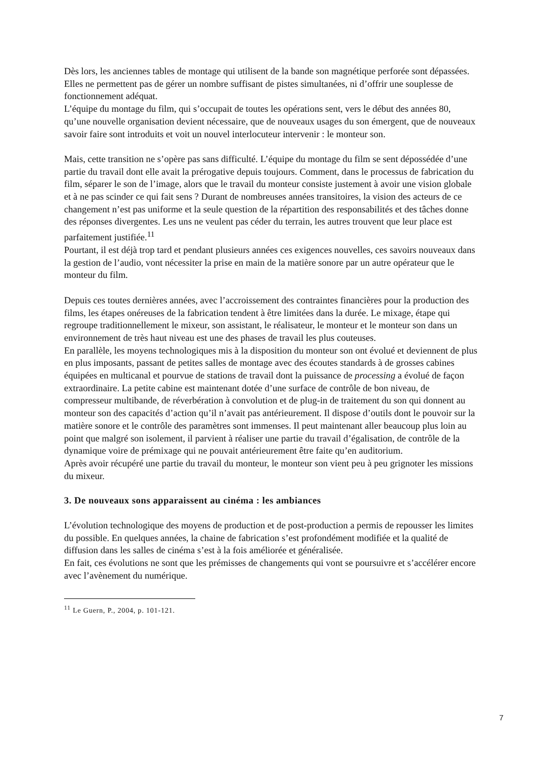Dès lors, les anciennes tables de montage qui utilisent de la bande son magnétique perforée sont dépassées. Elles ne permettent pas de gérer un nombre suffisant de pistes simultanées, ni d’offrir une souplesse de fonctionnement adéquat.
L’équipe du montage du film, qui s’occupait de toutes les opérations sent, vers le début des années 80, qu’une nouvelle organisation devient nécessaire, que de nouveaux usages du son émergent, que de nouveaux savoir faire sont introduits et voit un nouvel interlocuteur intervenir : le monteur son.
Mais, cette transition ne s’opère pas sans difficulté. L’équipe du montage du film se sent dépossédée d’une partie du travail dont elle avait la prérogative depuis toujours. Comment, dans le processus de fabrication du film, séparer le son de l’image, alors que le travail du monteur consiste justement à avoir une vision globale et à ne pas scinder ce qui fait sens ? Durant de nombreuses années transitoires, la vision des acteurs de ce changement n’est pas uniforme et la seule question de la répartition des responsabilités et des tâches donne des réponses divergentes. Les uns ne veulent pas céder du terrain, les autres trouvent que leur place est parfaitement justifiée.<sup>11</sup>
Pourtant, il est déjà trop tard et pendant plusieurs années ces exigences nouvelles, ces savoirs nouveaux dans la gestion de l’audio, vont nécessiter la prise en main de la matière sonore par un autre opérateur que le monteur du film.
Depuis ces toutes dernières années, avec l’accroissement des contraintes financières pour la production des films, les étapes onéreuses de la fabrication tendent à être limitées dans la durée. Le mixage, étape qui regroupe traditionnellement le mixeur, son assistant, le réalisateur, le monteur et le monteur son dans un environnement de très haut niveau est une des phases de travail les plus couteuses.
En parallèle, les moyens technologiques mis à la disposition du monteur son ont évolué et deviennent de plus en plus imposants, passant de petites salles de montage avec des écoutes standards à de grosses cabines équipées en multicanal et pourvue de stations de travail dont la puissance de processing a évolué de façon extraordinaire. La petite cabine est maintenant dotée d’une surface de contrôle de bon niveau, de compresseur multibande, de réverbération à convolution et de plug-in de traitement du son qui donnent au monteur son des capacités d’action qu’il n’avait pas antérieurement. Il dispose d’outils dont le pouvoir sur la matière sonore et le contrôle des paramètres sont immenses. Il peut maintenant aller beaucoup plus loin au point que malgré son isolement, il parvient à réaliser une partie du travail d’égalisation, de contrôle de la dynamique voire de prémixage qui ne pouvait antérieurement être faite qu’en auditorium.
Après avoir récupéré une partie du travail du monteur, le monteur son vient peu à peu grignoter les missions du mixeur.
3. De nouveaux sons apparaissent au cinéma : les ambiances
L’évolution technologique des moyens de production et de post-production a permis de repousser les limites du possible. En quelques années, la chaine de fabrication s’est profondément modifiée et la qualité de diffusion dans les salles de cinéma s’est à la fois améliorée et généralisée.
En fait, ces évolutions ne sont que les prémisses de changements qui vont se poursuivre et s’accélérer encore avec l’avènement du numérique.
<sup>11</sup> Le Guern, P., 2004, p. 101-121.
7